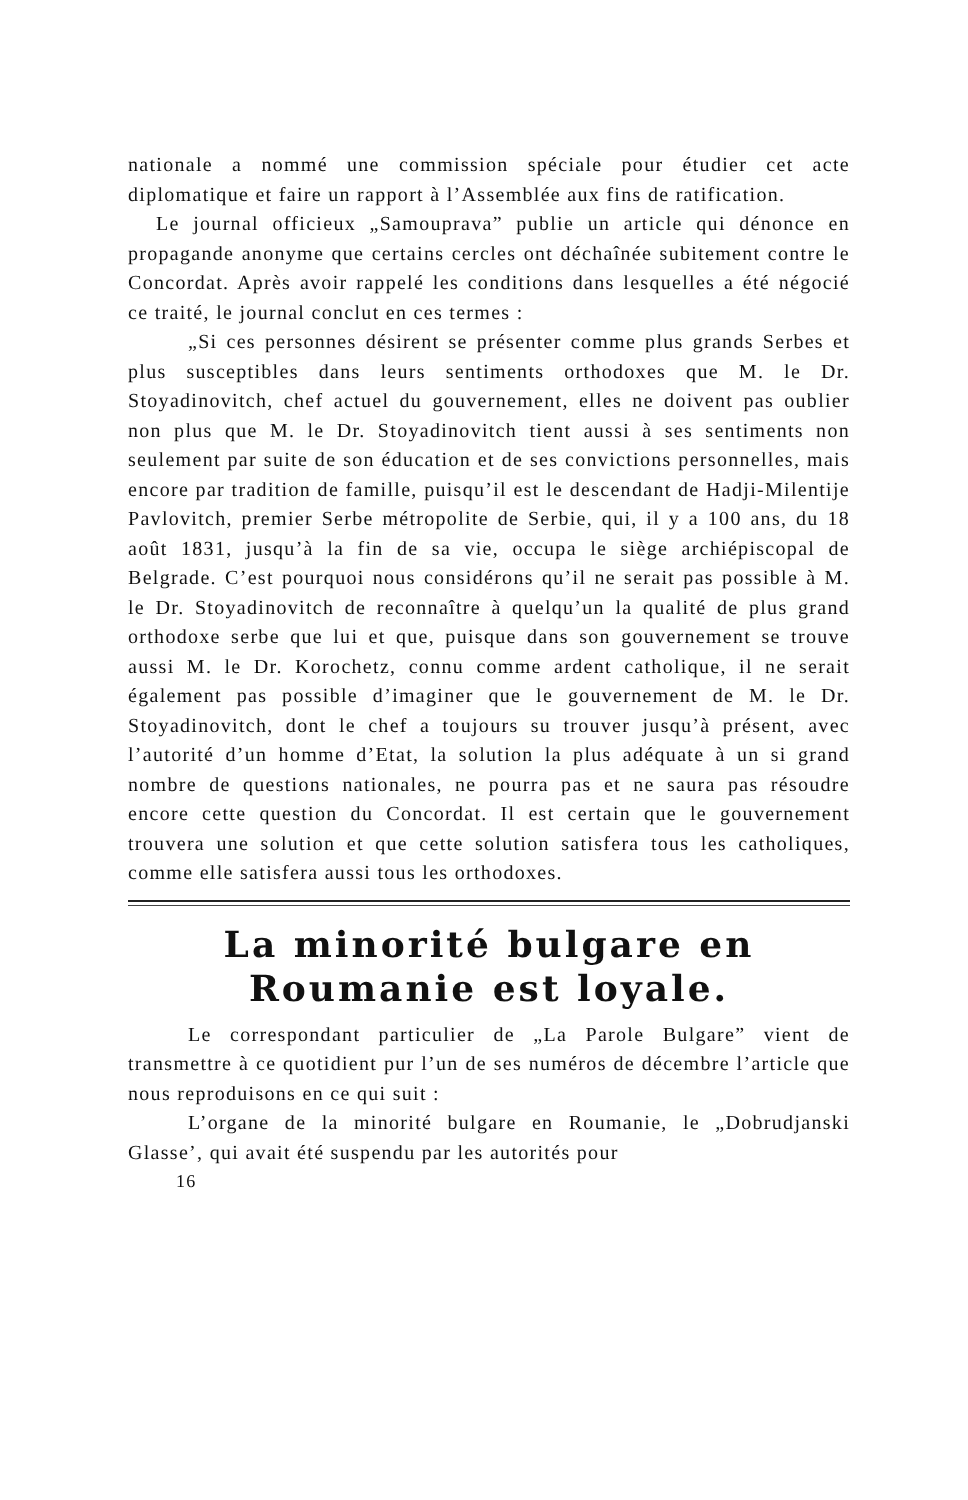nationale a nommé une commission spéciale pour étudier cet acte diplomatique et faire un rapport à l’Assemblée aux fins de ratification.
Le journal officieux „Samouprava” publie un article qui dénonce en propagande anonyme que certains cercles ont déchaînée subitement contre le Concordat. Après avoir rappelé les conditions dans lesquelles a été négocié ce traité, le journal conclut en ces termes :
„Si ces personnes désirent se présenter comme plus grands Serbes et plus susceptibles dans leurs sentiments orthodoxes que M. le Dr. Stoyadinovitch, chef actuel du gouvernement, elles ne doivent pas oublier non plus que M. le Dr. Stoyadinovitch tient aussi à ses sentiments non seulement par suite de son éducation et de ses convictions personnelles, mais encore par tradition de famille, puisqu’il est le descendant de Hadji-Milentije Pavlovitch, premier Serbe métropolite de Serbie, qui, il y a 100 ans, du 18 août 1831, jusqu’à la fin de sa vie, occupa le siège archiépiscopal de Belgrade. C’est pourquoi nous considérons qu’il ne serait pas possible à M. le Dr. Stoyadinovitch de reconnaître à quelqu’un la qualité de plus grand orthodoxe serbe que lui et que, puisque dans son gouvernement se trouve aussi M. le Dr. Korochetz, connu comme ardent catholique, il ne serait également pas possible d’imaginer que le gouvernement de M. le Dr. Stoyadinovitch, dont le chef a toujours su trouver jusqu’à présent, avec l’autorité d’un homme d’Etat, la solution la plus adéquate à un si grand nombre de questions nationales, ne pourra pas et ne saura pas résoudre encore cette question du Concordat. Il est certain que le gouvernement trouvera une solution et que cette solution satisfera tous les catholiques, comme elle satisfera aussi tous les orthodoxes.
La minorité bulgare en Roumanie est loyale.
Le correspondant particulier de „La Parole Bulgare” vient de transmettre à ce quotidient pur l’un de ses numéros de décembre l’article que nous reproduisons en ce qui suit :
L’organe de la minorité bulgare en Roumanie, le „Dobrudjanski Glasse’, qui avait été suspendu par les autorités pour
16